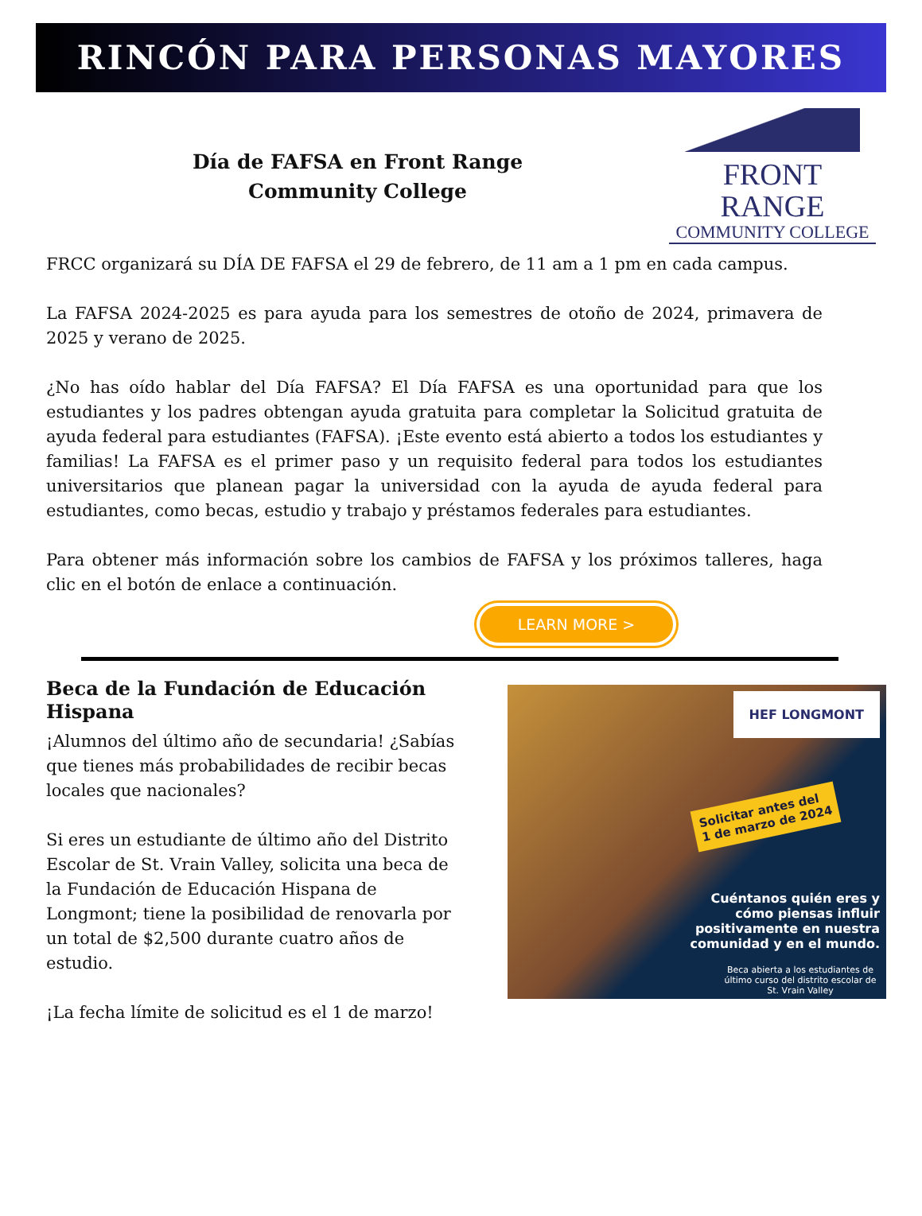RINCÓN PARA PERSONAS MAYORES
Día de FAFSA en Front Range
Community College
FRONT RANGE
COMMUNITY COLLEGE
FRCC organizará su DÍA DE FAFSA el 29 de febrero, de 11 am a 1 pm en cada campus.
La FAFSA 2024-2025 es para ayuda para los semestres de otoño de 2024, primavera de 2025 y verano de 2025.
¿No has oído hablar del Día FAFSA? El Día FAFSA es una oportunidad para que los estudiantes y los padres obtengan ayuda gratuita para completar la Solicitud gratuita de ayuda federal para estudiantes (FAFSA). ¡Este evento está abierto a todos los estudiantes y familias! La FAFSA es el primer paso y un requisito federal para todos los estudiantes universitarios que planean pagar la universidad con la ayuda de ayuda federal para estudiantes, como becas, estudio y trabajo y préstamos federales para estudiantes.
Para obtener más información sobre los cambios de FAFSA y los próximos talleres, haga clic en el botón de enlace a continuación.
LEARN MORE >
Beca de la Fundación de Educación Hispana
¡Alumnos del último año de secundaria! ¿Sabías que tienes más probabilidades de recibir becas locales que nacionales?
Si eres un estudiante de último año del Distrito Escolar de St. Vrain Valley, solicita una beca de la Fundación de Educación Hispana de Longmont; tiene la posibilidad de renovarla por un total de $2,500 durante cuatro años de estudio.
¡La fecha límite de solicitud es el 1 de marzo!
HEF LONGMONT
Solicitar antes del
1 de marzo de 2024
Cuéntanos quién eres y cómo piensas influir positivamente en nuestra comunidad y en el mundo.
Beca abierta a los estudiantes de último curso del distrito escolar de St. Vrain Valley